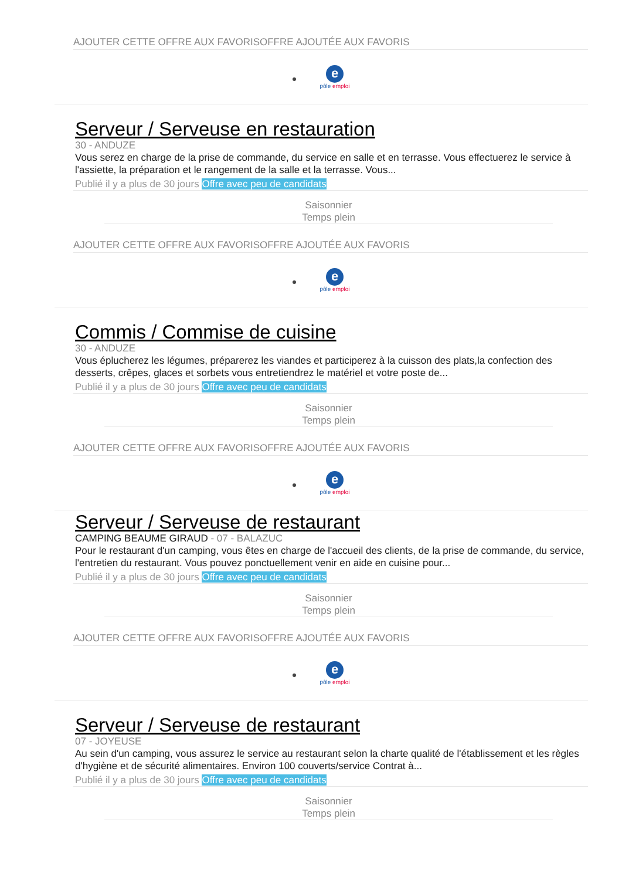AJOUTER CETTE OFFRE AUX FAVORISOFFRE AJOUTÉE AUX FAVORIS
e
pôle emploi
Serveur / Serveuse en restauration
30 - ANDUZE
Vous serez en charge de la prise de commande, du service en salle et en terrasse. Vous effectuerez le service à l'assiette, la préparation et le rangement de la salle et la terrasse. Vous...
Publié il y a plus de 30 jours Offre avec peu de candidats
Saisonnier
Temps plein
AJOUTER CETTE OFFRE AUX FAVORISOFFRE AJOUTÉE AUX FAVORIS
e
pôle emploi
Commis / Commise de cuisine
30 - ANDUZE
Vous éplucherez les légumes, préparerez les viandes et participerez à la cuisson des plats,la confection des desserts, crêpes, glaces et sorbets vous entretiendrez le matériel et votre poste de...
Publié il y a plus de 30 jours Offre avec peu de candidats
Saisonnier
Temps plein
AJOUTER CETTE OFFRE AUX FAVORISOFFRE AJOUTÉE AUX FAVORIS
e
pôle emploi
Serveur / Serveuse de restaurant
CAMPING BEAUME GIRAUD - 07 - BALAZUC
Pour le restaurant d'un camping, vous êtes en charge de l'accueil des clients, de la prise de commande, du service, l'entretien du restaurant. Vous pouvez ponctuellement venir en aide en cuisine pour...
Publié il y a plus de 30 jours Offre avec peu de candidats
Saisonnier
Temps plein
AJOUTER CETTE OFFRE AUX FAVORISOFFRE AJOUTÉE AUX FAVORIS
e
pôle emploi
Serveur / Serveuse de restaurant
07 - JOYEUSE
Au sein d'un camping, vous assurez le service au restaurant selon la charte qualité de l'établissement et les règles d'hygiène et de sécurité alimentaires. Environ 100 couverts/service Contrat à...
Publié il y a plus de 30 jours Offre avec peu de candidats
Saisonnier
Temps plein